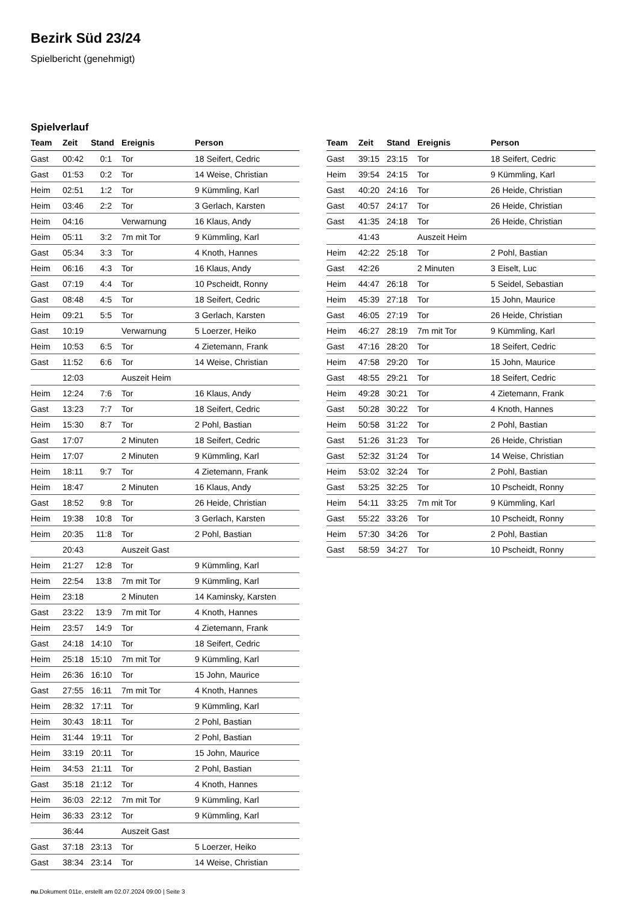Bezirk Süd 23/24
Spielbericht (genehmigt)
Spielverlauf
| Team | Zeit | Stand | Ereignis | Person |
| --- | --- | --- | --- | --- |
| Gast | 00:42 | 0:1 | Tor | 18 Seifert, Cedric |
| Gast | 01:53 | 0:2 | Tor | 14 Weise, Christian |
| Heim | 02:51 | 1:2 | Tor | 9 Kümmling, Karl |
| Heim | 03:46 | 2:2 | Tor | 3 Gerlach, Karsten |
| Heim | 04:16 | | Verwarnung | 16 Klaus, Andy |
| Heim | 05:11 | 3:2 | 7m mit Tor | 9 Kümmling, Karl |
| Gast | 05:34 | 3:3 | Tor | 4 Knoth, Hannes |
| Heim | 06:16 | 4:3 | Tor | 16 Klaus, Andy |
| Gast | 07:19 | 4:4 | Tor | 10 Pscheidt, Ronny |
| Gast | 08:48 | 4:5 | Tor | 18 Seifert, Cedric |
| Heim | 09:21 | 5:5 | Tor | 3 Gerlach, Karsten |
| Gast | 10:19 | | Verwarnung | 5 Loerzer, Heiko |
| Heim | 10:53 | 6:5 | Tor | 4 Zietemann, Frank |
| Gast | 11:52 | 6:6 | Tor | 14 Weise, Christian |
| | 12:03 | | Auszeit Heim | |
| Heim | 12:24 | 7:6 | Tor | 16 Klaus, Andy |
| Gast | 13:23 | 7:7 | Tor | 18 Seifert, Cedric |
| Heim | 15:30 | 8:7 | Tor | 2 Pohl, Bastian |
| Gast | 17:07 | | 2 Minuten | 18 Seifert, Cedric |
| Heim | 17:07 | | 2 Minuten | 9 Kümmling, Karl |
| Heim | 18:11 | 9:7 | Tor | 4 Zietemann, Frank |
| Heim | 18:47 | | 2 Minuten | 16 Klaus, Andy |
| Gast | 18:52 | 9:8 | Tor | 26 Heide, Christian |
| Heim | 19:38 | 10:8 | Tor | 3 Gerlach, Karsten |
| Heim | 20:35 | 11:8 | Tor | 2 Pohl, Bastian |
| | 20:43 | | Auszeit Gast | |
| Heim | 21:27 | 12:8 | Tor | 9 Kümmling, Karl |
| Heim | 22:54 | 13:8 | 7m mit Tor | 9 Kümmling, Karl |
| Heim | 23:18 | | 2 Minuten | 14 Kaminsky, Karsten |
| Gast | 23:22 | 13:9 | 7m mit Tor | 4 Knoth, Hannes |
| Heim | 23:57 | 14:9 | Tor | 4 Zietemann, Frank |
| Gast | 24:18 | 14:10 | Tor | 18 Seifert, Cedric |
| Heim | 25:18 | 15:10 | 7m mit Tor | 9 Kümmling, Karl |
| Heim | 26:36 | 16:10 | Tor | 15 John, Maurice |
| Gast | 27:55 | 16:11 | 7m mit Tor | 4 Knoth, Hannes |
| Heim | 28:32 | 17:11 | Tor | 9 Kümmling, Karl |
| Heim | 30:43 | 18:11 | Tor | 2 Pohl, Bastian |
| Heim | 31:44 | 19:11 | Tor | 2 Pohl, Bastian |
| Heim | 33:19 | 20:11 | Tor | 15 John, Maurice |
| Heim | 34:53 | 21:11 | Tor | 2 Pohl, Bastian |
| Gast | 35:18 | 21:12 | Tor | 4 Knoth, Hannes |
| Heim | 36:03 | 22:12 | 7m mit Tor | 9 Kümmling, Karl |
| Heim | 36:33 | 23:12 | Tor | 9 Kümmling, Karl |
| | 36:44 | | Auszeit Gast | |
| Gast | 37:18 | 23:13 | Tor | 5 Loerzer, Heiko |
| Gast | 38:34 | 23:14 | Tor | 14 Weise, Christian |
| Team | Zeit | Stand | Ereignis | Person |
| --- | --- | --- | --- | --- |
| Gast | 39:15 | 23:15 | Tor | 18 Seifert, Cedric |
| Heim | 39:54 | 24:15 | Tor | 9 Kümmling, Karl |
| Gast | 40:20 | 24:16 | Tor | 26 Heide, Christian |
| Gast | 40:57 | 24:17 | Tor | 26 Heide, Christian |
| Gast | 41:35 | 24:18 | Tor | 26 Heide, Christian |
| | 41:43 | | Auszeit Heim | |
| Heim | 42:22 | 25:18 | Tor | 2 Pohl, Bastian |
| Gast | 42:26 | | 2 Minuten | 3 Eiselt, Luc |
| Heim | 44:47 | 26:18 | Tor | 5 Seidel, Sebastian |
| Heim | 45:39 | 27:18 | Tor | 15 John, Maurice |
| Gast | 46:05 | 27:19 | Tor | 26 Heide, Christian |
| Heim | 46:27 | 28:19 | 7m mit Tor | 9 Kümmling, Karl |
| Gast | 47:16 | 28:20 | Tor | 18 Seifert, Cedric |
| Heim | 47:58 | 29:20 | Tor | 15 John, Maurice |
| Gast | 48:55 | 29:21 | Tor | 18 Seifert, Cedric |
| Heim | 49:28 | 30:21 | Tor | 4 Zietemann, Frank |
| Gast | 50:28 | 30:22 | Tor | 4 Knoth, Hannes |
| Heim | 50:58 | 31:22 | Tor | 2 Pohl, Bastian |
| Gast | 51:26 | 31:23 | Tor | 26 Heide, Christian |
| Gast | 52:32 | 31:24 | Tor | 14 Weise, Christian |
| Heim | 53:02 | 32:24 | Tor | 2 Pohl, Bastian |
| Gast | 53:25 | 32:25 | Tor | 10 Pscheidt, Ronny |
| Heim | 54:11 | 33:25 | 7m mit Tor | 9 Kümmling, Karl |
| Gast | 55:22 | 33:26 | Tor | 10 Pscheidt, Ronny |
| Heim | 57:30 | 34:26 | Tor | 2 Pohl, Bastian |
| Gast | 58:59 | 34:27 | Tor | 10 Pscheidt, Ronny |
nu.Dokument 011e, erstellt am 02.07.2024 09:00 | Seite 3